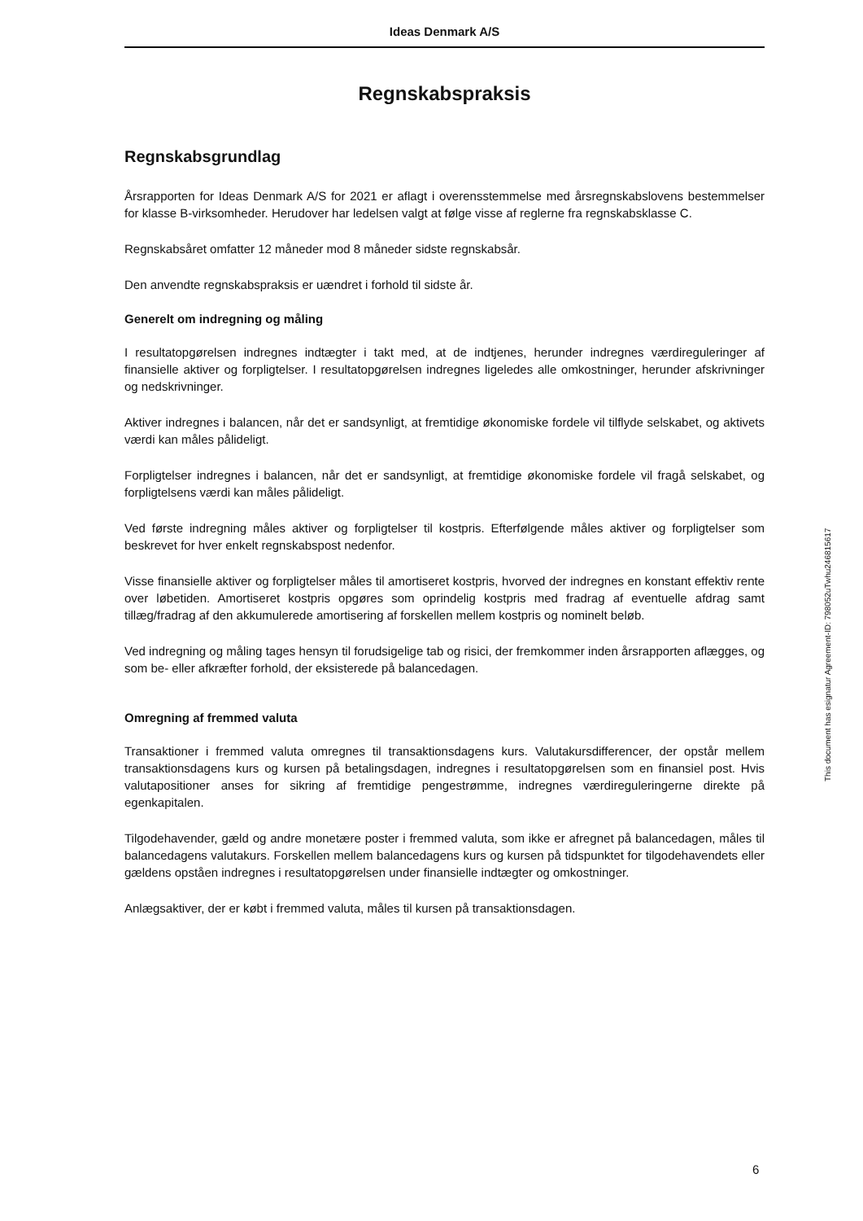Ideas Denmark A/S
Regnskabspraksis
Regnskabsgrundlag
Årsrapporten for Ideas Denmark A/S for 2021 er aflagt i overensstemmelse med årsregnskabslovens bestemmelser for klasse B-virksomheder. Herudover har ledelsen valgt at følge visse af reglerne fra regnskabsklasse C.
Regnskabsåret omfatter 12 måneder mod 8 måneder sidste regnskabsår.
Den anvendte regnskabspraksis er uændret i forhold til sidste år.
Generelt om indregning og måling
I resultatopgørelsen indregnes indtægter i takt med, at de indtjenes, herunder indregnes værdireguleringer af finansielle aktiver og forpligtelser. I resultatopgørelsen indregnes ligeledes alle omkostninger, herunder afskrivninger og nedskrivninger.
Aktiver indregnes i balancen, når det er sandsynligt, at fremtidige økonomiske fordele vil tilflyde selskabet, og aktivets værdi kan måles pålideligt.
Forpligtelser indregnes i balancen, når det er sandsynligt, at fremtidige økonomiske fordele vil fragå selskabet, og forpligtelsens værdi kan måles pålideligt.
Ved første indregning måles aktiver og forpligtelser til kostpris. Efterfølgende måles aktiver og forpligtelser som beskrevet for hver enkelt regnskabspost nedenfor.
Visse finansielle aktiver og forpligtelser måles til amortiseret kostpris, hvorved der indregnes en konstant effektiv rente over løbetiden. Amortiseret kostpris opgøres som oprindelig kostpris med fradrag af eventuelle afdrag samt tillæg/fradrag af den akkumulerede amortisering af forskellen mellem kostpris og nominelt beløb.
Ved indregning og måling tages hensyn til forudsigelige tab og risici, der fremkommer inden årsrapporten aflægges, og som be- eller afkræfter forhold, der eksisterede på balancedagen.
Omregning af fremmed valuta
Transaktioner i fremmed valuta omregnes til transaktionsdagens kurs. Valutakursdifferencer, der opstår mellem transaktionsdagens kurs og kursen på betalingsdagen, indregnes i resultatopgørelsen som en finansiel post. Hvis valutapositioner anses for sikring af fremtidige pengestrømme, indregnes værdireguleringerne direkte på egenkapitalen.
Tilgodehavender, gæld og andre monetære poster i fremmed valuta, som ikke er afregnet på balancedagen, måles til balancedagens valutakurs. Forskellen mellem balancedagens kurs og kursen på tidspunktet for tilgodehavendets eller gældens opståen indregnes i resultatopgørelsen under finansielle indtægter og omkostninger.
Anlægsaktiver, der er købt i fremmed valuta, måles til kursen på transaktionsdagen.
This document has esignatur Agreement-ID: 798052uTwhu246815617
6